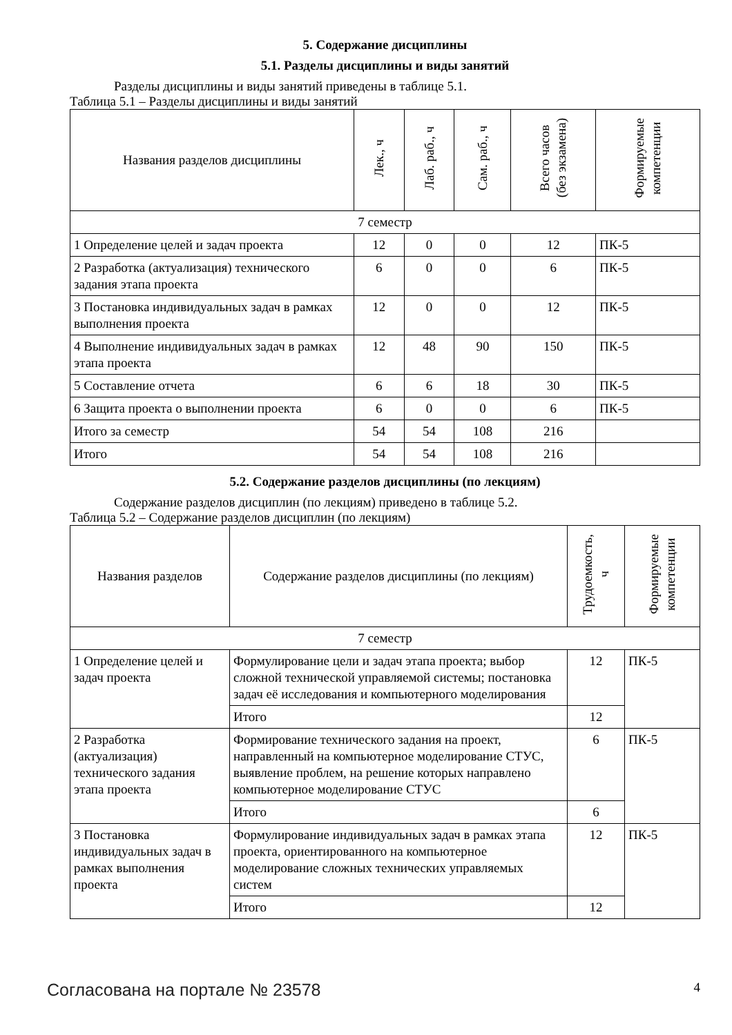5. Содержание дисциплины
5.1. Разделы дисциплины и виды занятий
Разделы дисциплины и виды занятий приведены в таблице 5.1.
Таблица 5.1 – Разделы дисциплины и виды занятий
| Названия разделов дисциплины | Лек., ч | Лаб. раб., ч | Сам. раб., ч | Всего часов (без экзамена) | Формируемые компетенции |
| --- | --- | --- | --- | --- | --- |
| 7 семестр | | | | | |
| 1 Определение целей и задач проекта | 12 | 0 | 0 | 12 | ПК-5 |
| 2 Разработка (актуализация) технического задания этапа проекта | 6 | 0 | 0 | 6 | ПК-5 |
| 3 Постановка индивидуальных задач в рамках выполнения проекта | 12 | 0 | 0 | 12 | ПК-5 |
| 4 Выполнение индивидуальных задач в рамках этапа проекта | 12 | 48 | 90 | 150 | ПК-5 |
| 5 Составление отчета | 6 | 6 | 18 | 30 | ПК-5 |
| 6 Защита проекта о выполнении проекта | 6 | 0 | 0 | 6 | ПК-5 |
| Итого за семестр | 54 | 54 | 108 | 216 | |
| Итого | 54 | 54 | 108 | 216 | |
5.2. Содержание разделов дисциплины (по лекциям)
Содержание разделов дисциплин (по лекциям) приведено в таблице 5.2.
Таблица 5.2 – Содержание разделов дисциплин (по лекциям)
| Названия разделов | Содержание разделов дисциплины (по лекциям) | Трудоемкость, ч | Формируемые компетенции |
| --- | --- | --- | --- |
| 7 семестр | | | |
| 1 Определение целей и задач проекта | Формулирование цели и задач этапа проекта; выбор сложной технической управляемой системы; постановка задач её исследования и компьютерного моделирования | 12 | ПК-5 |
| | Итого | 12 | |
| 2 Разработка (актуализация) технического задания этапа проекта | Формирование технического задания на проект, направленный на компьютерное моделирование СТУС, выявление проблем, на решение которых направлено компьютерное моделирование СТУС | 6 | ПК-5 |
| | Итого | 6 | |
| 3 Постановка индивидуальных задач в рамках выполнения проекта | Формулирование индивидуальных задач в рамках этапа проекта, ориентированного на компьютерное моделирование сложных технических управляемых систем | 12 | ПК-5 |
| | Итого | 12 | |
Согласована на портале № 23578 4